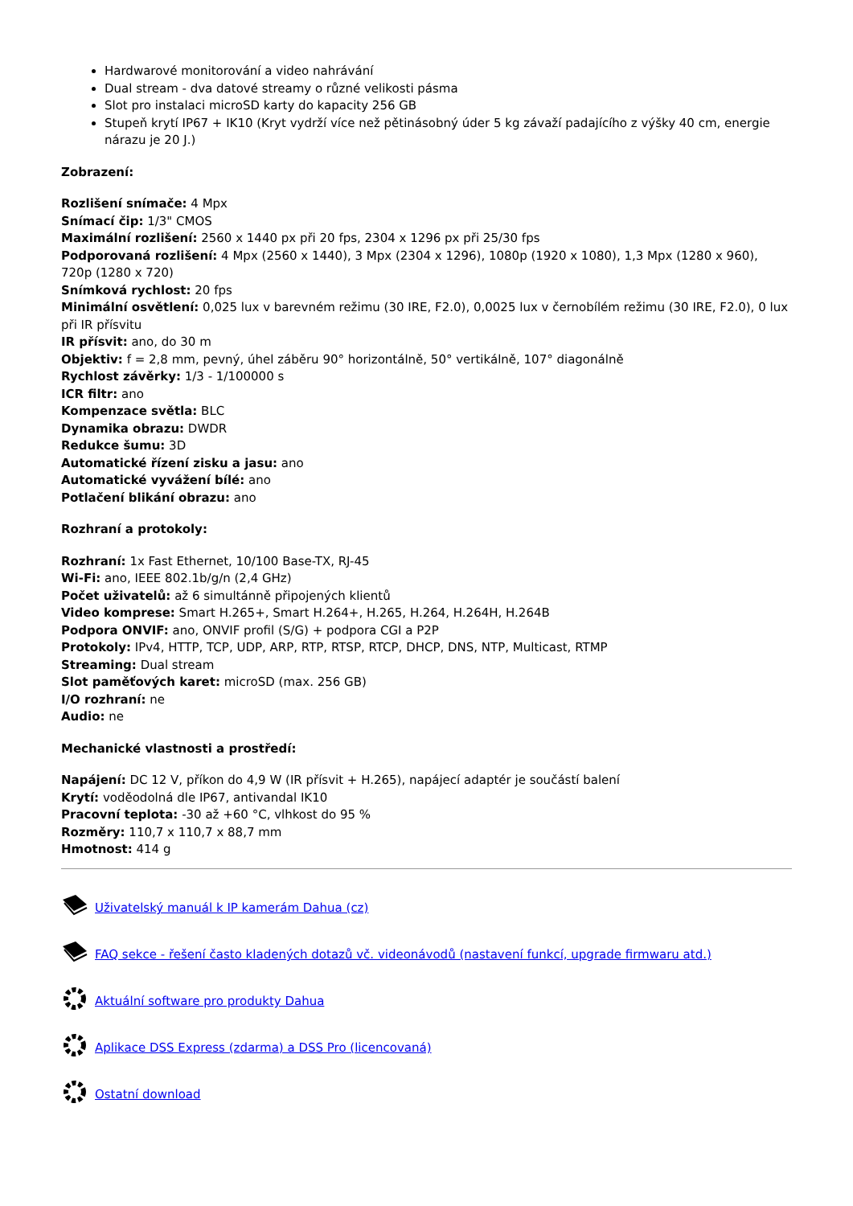Hardwarové monitorování a video nahrávání
Dual stream - dva datové streamy o různé velikosti pásma
Slot pro instalaci microSD karty do kapacity 256 GB
Stupeň krytí IP67 + IK10 (Kryt vydrží více než pětinásobný úder 5 kg závaží padajícího z výšky 40 cm, energie nárazu je 20 J.)
Zobrazení:
Rozlišení snímače: 4 Mpx
Snímací čip: 1/3" CMOS
Maximální rozlišení: 2560 x 1440 px při 20 fps, 2304 x 1296 px při 25/30 fps
Podporovaná rozlišení: 4 Mpx (2560 x 1440), 3 Mpx (2304 x 1296), 1080p (1920 x 1080), 1,3 Mpx (1280 x 960), 720p (1280 x 720)
Snímková rychlost: 20 fps
Minimální osvětlení: 0,025 lux v barevném režimu (30 IRE, F2.0), 0,0025 lux v černobílém režimu (30 IRE, F2.0), 0 lux při IR přísvitu
IR přísvit: ano, do 30 m
Objektiv: f = 2,8 mm, pevný, úhel záběru 90° horizontálně, 50° vertikálně, 107° diagonálně
Rychlost závěrky: 1/3 - 1/100000 s
ICR filtr: ano
Kompenzace světla: BLC
Dynamika obrazu: DWDR
Redukce šumu: 3D
Automatické řízení zisku a jasu: ano
Automatické vyvážení bílé: ano
Potlačení blikání obrazu: ano
Rozhraní a protokoly:
Rozhraní: 1x Fast Ethernet, 10/100 Base-TX, RJ-45
Wi-Fi: ano, IEEE 802.1b/g/n (2,4 GHz)
Počet uživatelů: až 6 simultánně připojených klientů
Video komprese: Smart H.265+, Smart H.264+, H.265, H.264, H.264H, H.264B
Podpora ONVIF: ano, ONVIF profil (S/G) + podpora CGI a P2P
Protokoly: IPv4, HTTP, TCP, UDP, ARP, RTP, RTSP, RTCP, DHCP, DNS, NTP, Multicast, RTMP
Streaming: Dual stream
Slot paměťových karet: microSD (max. 256 GB)
I/O rozhraní: ne
Audio: ne
Mechanické vlastnosti a prostředí:
Napájení: DC 12 V, příkon do 4,9 W (IR přísvit + H.265), napájecí adaptér je součástí balení
Krytí: voděodolná dle IP67, antivandal IK10
Pracovní teplota: -30 až +60 °C, vlhkost do 95 %
Rozměry: 110,7 x 110,7 x 88,7 mm
Hmotnost: 414 g
Uživatelský manuál k IP kamerám Dahua (cz)
FAQ sekce - řešení často kladených dotazů vč. videonávodů (nastavení funkcí, upgrade firmwaru atd.)
Aktuální software pro produkty Dahua
Aplikace DSS Express (zdarma) a DSS Pro (licencovaná)
Ostatní download